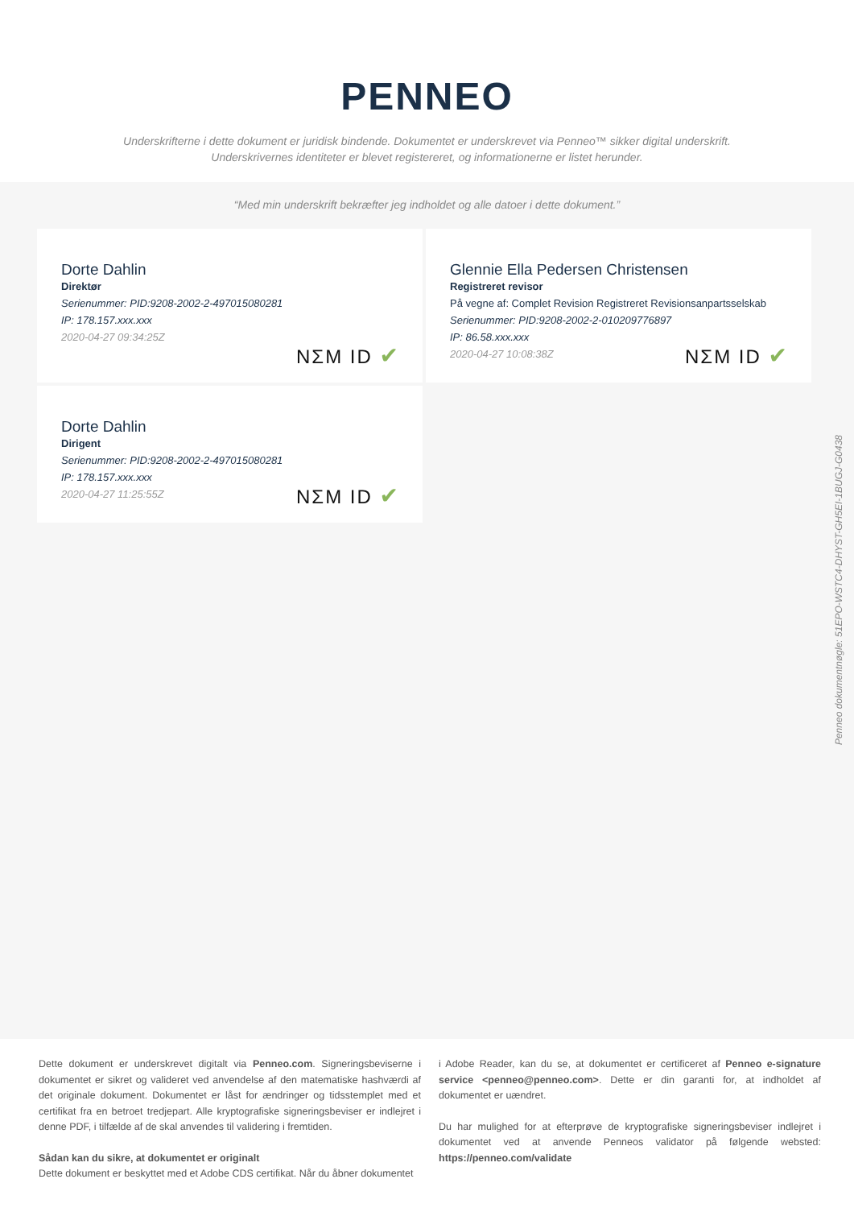PENNEO
Underskrifterne i dette dokument er juridisk bindende. Dokumentet er underskrevet via Penneo™ sikker digital underskrift.
Underskrivernes identiteter er blevet registereret, og informationerne er listet herunder.
“Med min underskrift bekræfter jeg indholdet og alle datoer i dette dokument.”
Dorte Dahlin
Direktør
Serienummer: PID:9208-2002-2-497015080281
IP: 178.157.xxx.xxx
2020-04-27 09:34:25Z
NΣM ID ✔
Glennie Ella Pedersen Christensen
Registreret revisor
På vegne af: Complet Revision Registreret Revisionsanpartsselskab
Serienummer: PID:9208-2002-2-010209776897
IP: 86.58.xxx.xxx
2020-04-27 10:08:38Z
NΣM ID ✔
Dorte Dahlin
Dirigent
Serienummer: PID:9208-2002-2-497015080281
IP: 178.157.xxx.xxx
2020-04-27 11:25:55Z
NΣM ID ✔
Penneo dokumentnøgle: 51EPO-WSTC4-DHYST-GH5EI-1BUGJ-G0438
Dette dokument er underskrevet digitalt via Penneo.com. Signeringsbeviserne i dokumentet er sikret og valideret ved anvendelse af den matematiske hashværdi af det originale dokument. Dokumentet er låst for ændringer og tidsstemplet med et certifikat fra en betroet tredjepart. Alle kryptografiske signeringsbeviser er indlejret i denne PDF, i tilfælde af de skal anvendes til validering i fremtiden.
Sådan kan du sikre, at dokumentet er originalt
Dette dokument er beskyttet med et Adobe CDS certifikat. Når du åbner dokumentet
i Adobe Reader, kan du se, at dokumentet er certificeret af Penneo e-signature service <penneo@penneo.com>. Dette er din garanti for, at indholdet af dokumentet er uændret.
Du har mulighed for at efterprøve de kryptografiske signeringsbeviser indlejret i dokumentet ved at anvende Penneos validator på følgende websted: https://penneo.com/validate